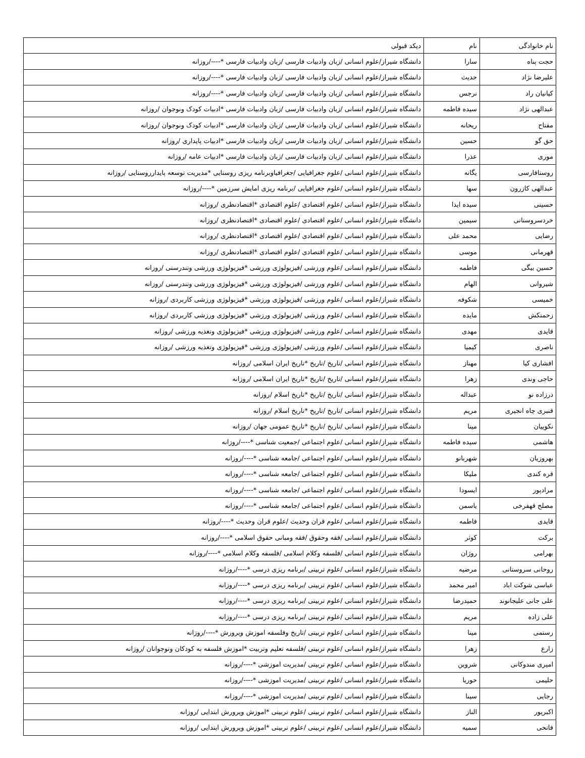| نام خانوادگی | نام | دیکد قبولی |
| حجت پناه | سارا | دانشگاه شیراز/علوم انسانی /زبان وادبیات فارسی /زبان وادبیات فارسی *----/روزانه |
| علیرضا نژاد | حدیث | دانشگاه شیراز/علوم انسانی /زبان وادبیات فارسی /زبان وادبیات فارسی *----/روزانه |
| کیانیان راد | نرجس | دانشگاه شیراز/علوم انسانی /زبان وادبیات فارسی /زبان وادبیات فارسی *----/روزانه |
| عبدالهی نژاد | سیده فاطمه | دانشگاه شیراز/علوم انسانی /زبان وادبیات فارسی /زبان وادبیات فارسی *ادبیات کودک ونوجوان /روزانه |
| مفتاح | ریحانه | دانشگاه شیراز/علوم انسانی /زبان وادبیات فارسی /زبان وادبیات فارسی *ادبیات کودک ونوجوان /روزانه |
| حق گو | حسین | دانشگاه شیراز/علوم انسانی /زبان وادبیات فارسی /زبان وادبیات فارسی *ادبیات پایداری /روزانه |
| موری | عذرا | دانشگاه شیراز/علوم انسانی /زبان وادبیات فارسی /زبان وادبیات فارسی *ادبیات عامه /روزانه |
| روستافارسی | یگانه | دانشگاه شیراز/علوم انسانی /علوم جغرافیایی /جغرافیاوبرنامه ریزی روستایی *مدیریت توسعه پایدارروستایی /روزانه |
| عبدالهی کازرون | سها | دانشگاه شیراز/علوم انسانی /علوم جغرافیایی /برنامه ریزی امایش سرزمین *----/روزانه |
| حسینی | سیده ایدا | دانشگاه شیراز/علوم انسانی /علوم اقتصادی /علوم اقتصادی *اقتصادنظری /روزانه |
| خردسروستانی | سیمین | دانشگاه شیراز/علوم انسانی /علوم اقتصادی /علوم اقتصادی *اقتصادنظری /روزانه |
| رضایی | محمد علی | دانشگاه شیراز/علوم انسانی /علوم اقتصادی /علوم اقتصادی *اقتصادنظری /روزانه |
| قهرمانی | موسی | دانشگاه شیراز/علوم انسانی /علوم اقتصادی /علوم اقتصادی *اقتصادنظری /روزانه |
| حسین بیگی | فاطمه | دانشگاه شیراز/علوم انسانی /علوم ورزشی /فیزیولوژی ورزشی *فیزیولوژی ورزشی وتندرستی /روزانه |
| شیروانی | الهام | دانشگاه شیراز/علوم انسانی /علوم ورزشی /فیزیولوژی ورزشی *فیزیولوژی ورزشی وتندرستی /روزانه |
| خمیسی | شکوفه | دانشگاه شیراز/علوم انسانی /علوم ورزشی /فیزیولوژی ورزشی *فیزیولوژی ورزشی کاربردی /روزانه |
| زحمتکش | مایده | دانشگاه شیراز/علوم انسانی /علوم ورزشی /فیزیولوژی ورزشی *فیزیولوژی ورزشی کاربردی /روزانه |
| قایدی | مهدی | دانشگاه شیراز/علوم انسانی /علوم ورزشی /فیزیولوژی ورزشی *فیزیولوژی وتغذیه ورزشی /روزانه |
| ناصری | کیمیا | دانشگاه شیراز/علوم انسانی /علوم ورزشی /فیزیولوژی ورزشی *فیزیولوژی وتغذیه ورزشی /روزانه |
| افشاری کیا | مهناز | دانشگاه شیراز/علوم انسانی /تاریخ /تاریخ *تاریخ ایران اسلامی /روزانه |
| حاجی وندی | زهرا | دانشگاه شیراز/علوم انسانی /تاریخ /تاریخ *تاریخ ایران اسلامی /روزانه |
| درزاده نو | عبداله | دانشگاه شیراز/علوم انسانی /تاریخ /تاریخ *تاریخ اسلام /روزانه |
| قنبری چاه انجیری | مریم | دانشگاه شیراز/علوم انسانی /تاریخ /تاریخ *تاریخ اسلام /روزانه |
| نکوییان | مینا | دانشگاه شیراز/علوم انسانی /تاریخ /تاریخ *تاریخ عمومی جهان /روزانه |
| هاشمی | سیده فاطمه | دانشگاه شیراز/علوم انسانی /علوم اجتماعی /جمعیت شناسی *----/روزانه |
| بهروزیان | شهربانو | دانشگاه شیراز/علوم انسانی /علوم اجتماعی /جامعه شناسی *----/روزانه |
| قره کندی | ملیکا | دانشگاه شیراز/علوم انسانی /علوم اجتماعی /جامعه شناسی *----/روزانه |
| مرادپور | ایسودا | دانشگاه شیراز/علوم انسانی /علوم اجتماعی /جامعه شناسی *----/روزانه |
| مصلح قهفرخی | یاسمن | دانشگاه شیراز/علوم انسانی /علوم اجتماعی /جامعه شناسی *----/روزانه |
| قایدی | فاطمه | دانشگاه شیراز/علوم انسانی /علوم قران وحدیث /علوم قران وحدیث *----/روزانه |
| برکت | کوثر | دانشگاه شیراز/علوم انسانی /فقه وحقوق /فقه ومبانی حقوق اسلامی *----/روزانه |
| بهرامی | روژان | دانشگاه شیراز/علوم انسانی /فلسفه وکلام اسلامی /فلسفه وکلام اسلامی *----/روزانه |
| روحانی سروستانی | مرضیه | دانشگاه شیراز/علوم انسانی /علوم تربیتی /برنامه ریزی درسی *----/روزانه |
| عباسی شوکت اباد | امیر محمد | دانشگاه شیراز/علوم انسانی /علوم تربیتی /برنامه ریزی درسی *----/روزانه |
| علی جانی علیجانوند | حمیدرضا | دانشگاه شیراز/علوم انسانی /علوم تربیتی /برنامه ریزی درسی *----/روزانه |
| علی زاده | مریم | دانشگاه شیراز/علوم انسانی /علوم تربیتی /برنامه ریزی درسی *----/روزانه |
| رستمی | مینا | دانشگاه شیراز/علوم انسانی /علوم تربیتی /تاریخ وفلسفه اموزش وپرورش *----/روزانه |
| زارع | زهرا | دانشگاه شیراز/علوم انسانی /علوم تربیتی /فلسفه تعلیم وتربیت *اموزش فلسفه به کودکان ونوجوانان /روزانه |
| امیری مندوکانی | شروین | دانشگاه شیراز/علوم انسانی /علوم تربیتی /مدیریت اموزشی *----/روزانه |
| حلیمی | حوریا | دانشگاه شیراز/علوم انسانی /علوم تربیتی /مدیریت اموزشی *----/روزانه |
| رجایی | سینا | دانشگاه شیراز/علوم انسانی /علوم تربیتی /مدیریت اموزشی *----/روزانه |
| اکبرپور | الناز | دانشگاه شیراز/علوم انسانی /علوم تربیتی /علوم تربیتی *اموزش وپرورش ابتدایی /روزانه |
| فاتحی | سمیه | دانشگاه شیراز/علوم انسانی /علوم تربیتی /علوم تربیتی *اموزش وپرورش ابتدایی /روزانه |